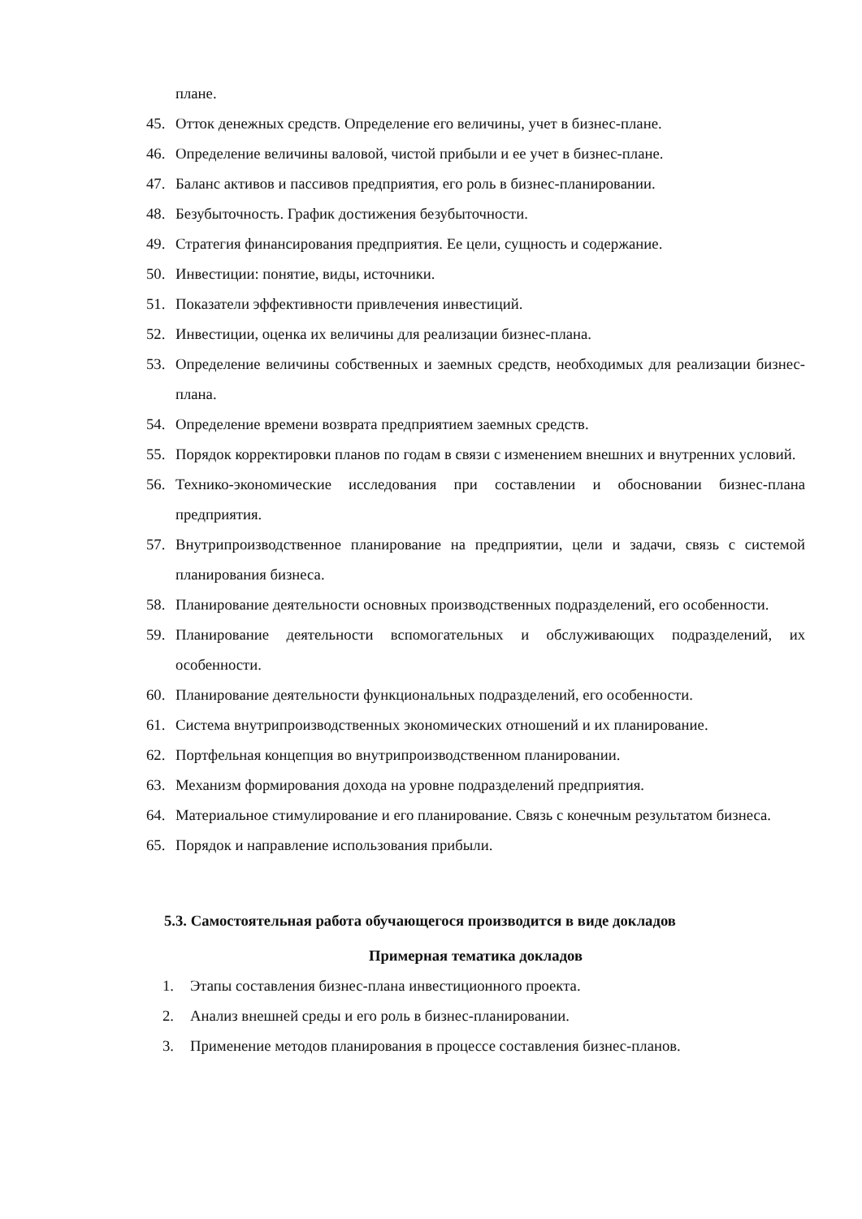плане.
45. Отток денежных средств. Определение его величины, учет в бизнес-плане.
46. Определение величины валовой, чистой прибыли и ее учет в бизнес-плане.
47. Баланс активов и пассивов предприятия, его роль в бизнес-планировании.
48. Безубыточность. График достижения безубыточности.
49. Стратегия финансирования предприятия. Ее цели, сущность и содержание.
50. Инвестиции: понятие, виды, источники.
51. Показатели эффективности привлечения инвестиций.
52. Инвестиции, оценка их величины для реализации бизнес-плана.
53. Определение величины собственных и заемных средств, необходимых для реализации бизнес-плана.
54. Определение времени возврата предприятием заемных средств.
55. Порядок корректировки планов по годам в связи с изменением внешних и внутренних условий.
56. Технико-экономические исследования при составлении и обосновании бизнес-плана предприятия.
57. Внутрипроизводственное планирование на предприятии, цели и задачи, связь с системой планирования бизнеса.
58. Планирование деятельности основных производственных подразделений, его особенности.
59. Планирование деятельности вспомогательных и обслуживающих подразделений, их особенности.
60. Планирование деятельности функциональных подразделений, его особенности.
61. Система внутрипроизводственных экономических отношений и их планирование.
62. Портфельная концепция во внутрипроизводственном планировании.
63. Механизм формирования дохода на уровне подразделений предприятия.
64. Материальное стимулирование и его планирование. Связь с конечным результатом бизнеса.
65. Порядок и направление использования прибыли.
5.3. Самостоятельная работа обучающегося производится в виде докладов
Примерная тематика докладов
1. Этапы составления бизнес-плана инвестиционного проекта.
2. Анализ внешней среды и его роль в бизнес-планировании.
3. Применение методов планирования в процессе составления бизнес-планов.